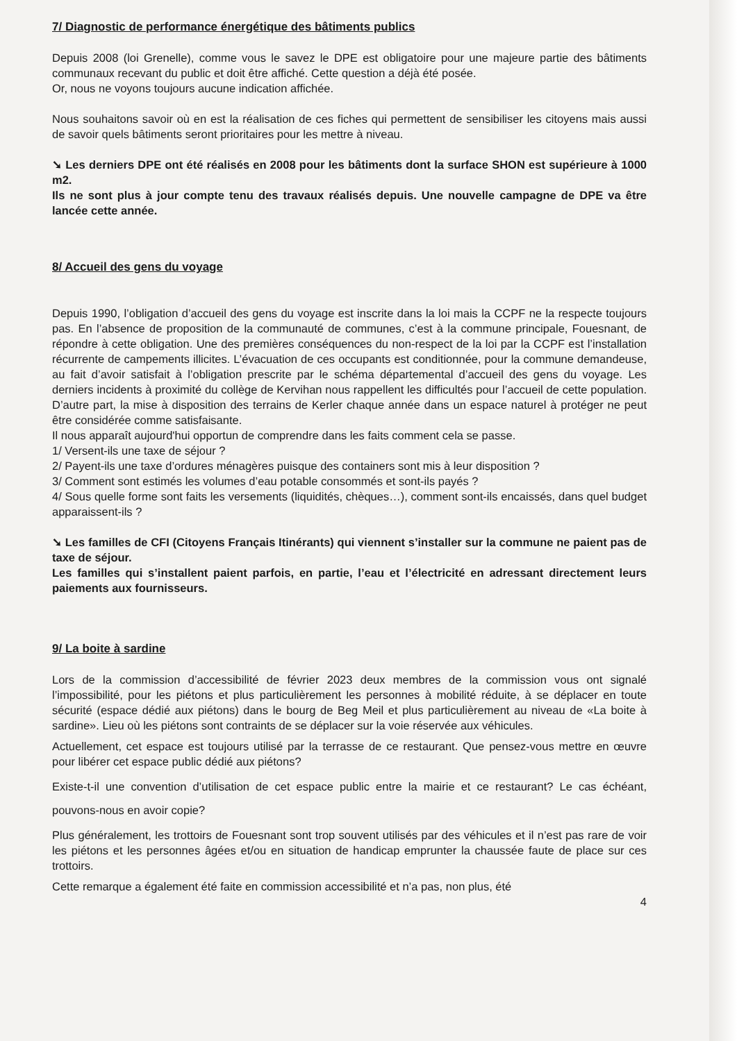7/ Diagnostic de performance énergétique des bâtiments publics
Depuis 2008 (loi Grenelle), comme vous le savez le DPE est obligatoire pour une majeure partie des bâtiments communaux recevant du public et doit être affiché. Cette question a déjà été posée.
Or, nous ne voyons toujours aucune indication affichée.
Nous souhaitons savoir où en est la réalisation de ces fiches qui permettent de sensibiliser les citoyens mais aussi de savoir quels bâtiments seront prioritaires pour les mettre à niveau.
➘ Les derniers DPE ont été réalisés en 2008 pour les bâtiments dont la surface SHON est supérieure à 1000 m2.
Ils ne sont plus à jour compte tenu des travaux réalisés depuis. Une nouvelle campagne de DPE va être lancée cette année.
8/ Accueil des gens du voyage
Depuis 1990, l’obligation d’accueil des gens du voyage est inscrite dans la loi mais la CCPF ne la respecte toujours pas. En l’absence de proposition de la communauté de communes, c’est à la commune principale, Fouesnant, de répondre à cette obligation. Une des premières conséquences du non-respect de la loi par la CCPF est l’installation récurrente de campements illicites. L’évacuation de ces occupants est conditionnée, pour la commune demandeuse, au fait d’avoir satisfait à l’obligation prescrite par le schéma départemental d’accueil des gens du voyage. Les derniers incidents à proximité du collège de Kervihan nous rappellent les difficultés pour l’accueil de cette population. D’autre part, la mise à disposition des terrains de Kerler chaque année dans un espace naturel à protéger ne peut être considérée comme satisfaisante.
Il nous apparaît aujourd'hui opportun de comprendre dans les faits comment cela se passe.
1/ Versent-ils une taxe de séjour ?
2/ Payent-ils une taxe d’ordures ménagères puisque des containers sont mis à leur disposition ?
3/ Comment sont estimés les volumes d’eau potable consommés et sont-ils payés ?
4/ Sous quelle forme sont faits les versements (liquidités, chèques…), comment sont-ils encaissés, dans quel budget apparaissent-ils ?
➘ Les familles de CFI (Citoyens Français Itinérants) qui viennent s’installer sur la commune ne paient pas de taxe de séjour.
Les familles qui s’installent paient parfois, en partie, l’eau et l’électricité en adressant directement leurs paiements aux fournisseurs.
9/ La boite à sardine
Lors de la commission d’accessibilité de février 2023 deux membres de la commission vous ont signalé l’impossibilité, pour les piétons et plus particulièrement les personnes à mobilité réduite, à se déplacer en toute sécurité (espace dédié aux piétons) dans le bourg de Beg Meil et plus particulièrement au niveau de «La boite à sardine». Lieu où les piétons sont contraints de se déplacer sur la voie réservée aux véhicules.
Actuellement, cet espace est toujours utilisé par la terrasse de ce restaurant. Que pensez-vous mettre en œuvre pour libérer cet espace public dédié aux piétons?
Existe-t-il une convention d’utilisation de cet espace public entre la mairie et ce restaurant? Le cas échéant, pouvons-nous en avoir copie?
Plus généralement, les trottoirs de Fouesnant sont trop souvent utilisés par des véhicules et il n’est pas rare de voir les piétons et les personnes âgées et/ou en situation de handicap emprunter la chaussée faute de place sur ces trottoirs.
Cette remarque a également été faite en commission accessibilité et n’a pas, non plus, été
4